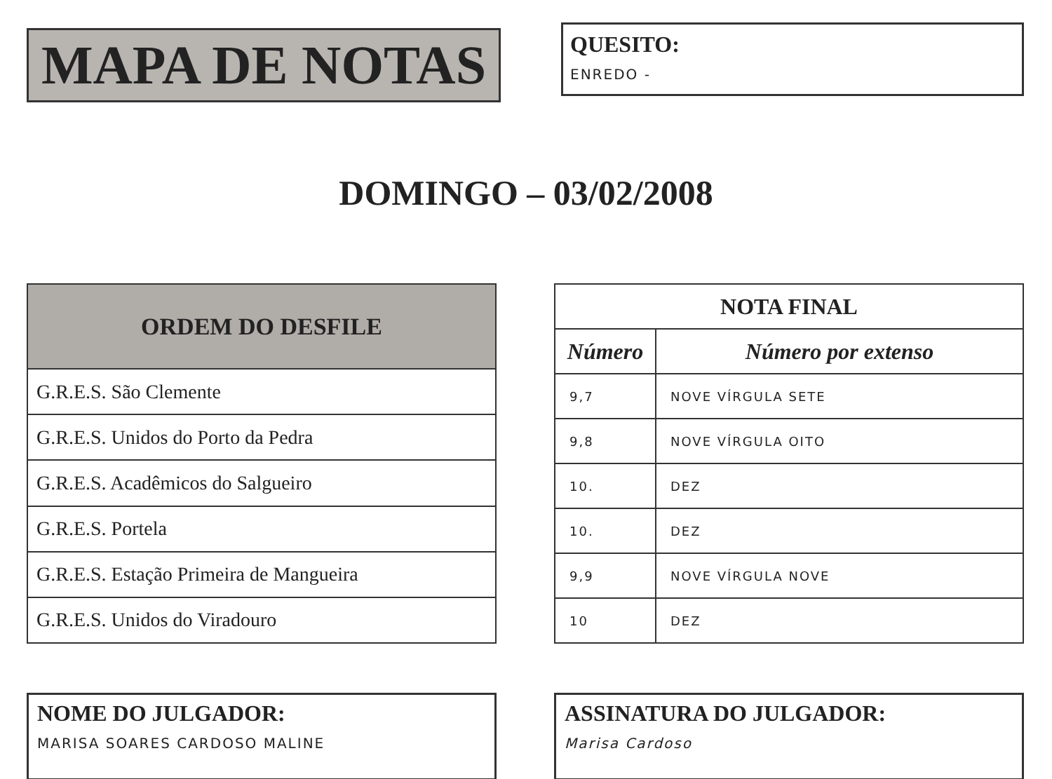MAPA DE NOTAS
QUESITO:
ENREDO -
DOMINGO – 03/02/2008
| ORDEM DO DESFILE |
| --- |
| G.R.E.S. São Clemente |
| G.R.E.S. Unidos do Porto da Pedra |
| G.R.E.S. Acadêmicos do Salgueiro |
| G.R.E.S. Portela |
| G.R.E.S. Estação Primeira de Mangueira |
| G.R.E.S. Unidos do Viradouro |
| NOTA FINAL | |
| --- | --- |
| Número | Número por extenso |
| 9,7 | NOVE VÍRGULA SETE |
| 9,8 | NOVE VÍRGULA OITO |
| 10. | DEZ |
| 10. | DEZ |
| 9,9 | NOVE VÍRGULA NOVE |
| 10 | DEZ |
NOME DO JULGADOR:
MARISA SOARES CARDOSO MALINE
ASSINATURA DO JULGADOR:
Marisa Cardoso